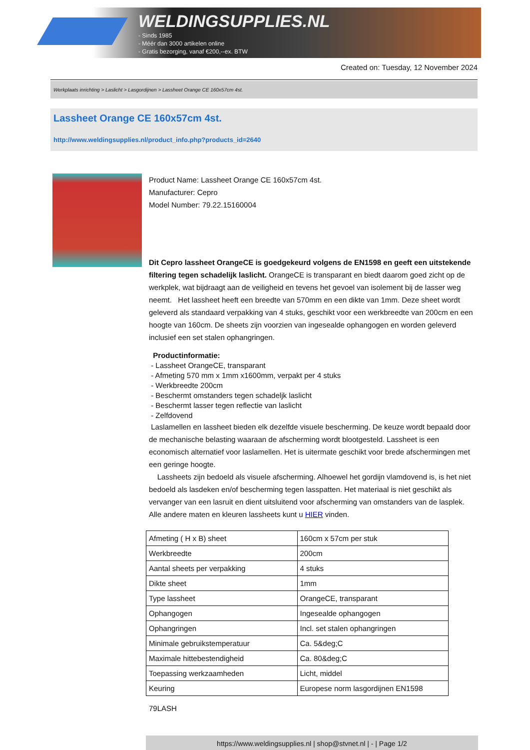WELDINGSUPPLIES.NL
- Sinds 1985
- Méér dan 3000 artikelen online
- Gratis bezorging, vanaf €200,--ex. BTW
Created on: Tuesday, 12 November 2024
Werkplaats inrichting > Laslicht > Lasgordijnen > Lassheet Orange CE 160x57cm 4st.
Lassheet Orange CE 160x57cm 4st.
http://www.weldingsupplies.nl/product_info.php?products_id=2640
Product Name: Lassheet Orange CE 160x57cm 4st.
Manufacturer: Cepro
Model Number: 79.22.15160004
Dit Cepro lassheet OrangeCE is goedgekeurd volgens de EN1598 en geeft een uitstekende filtering tegen schadelijk laslicht. OrangeCE is transparant en biedt daarom goed zicht op de werkplek, wat bijdraagt aan de veiligheid en tevens het gevoel van isolement bij de lasser weg neemt. Het lassheet heeft een breedte van 570mm en een dikte van 1mm. Deze sheet wordt geleverd als standaard verpakking van 4 stuks, geschikt voor een werkbreedte van 200cm en een hoogte van 160cm. De sheets zijn voorzien van ingesealde ophangogen en worden geleverd inclusief een set stalen ophangringen.
Productinformatie:
- Lassheet OrangeCE, transparant
- Afmeting 570 mm x 1mm x1600mm, verpakt per 4 stuks
- Werkbreedte 200cm
- Beschermt omstanders tegen schadeljk laslicht
- Beschermt lasser tegen reflectie van laslicht
- Zelfdovend
Laslamellen en lassheet bieden elk dezelfde visuele bescherming. De keuze wordt bepaald door de mechanische belasting waaraan de afscherming wordt blootgesteld. Lassheet is een economisch alternatief voor laslamellen. Het is uitermate geschikt voor brede afschermingen met een geringe hoogte.
Lassheets zijn bedoeld als visuele afscherming. Alhoewel het gordijn vlamdovend is, is het niet bedoeld als lasdeken en/of bescherming tegen lasspatten. Het materiaal is niet geschikt als vervanger van een lasruit en dient uitsluitend voor afscherming van omstanders van de lasplek. Alle andere maten en kleuren lassheets kunt u HIER vinden.
| Afmeting ( H x B) sheet | 160cm x 57cm per stuk |
| Werkbreedte | 200cm |
| Aantal sheets per verpakking | 4 stuks |
| Dikte sheet | 1mm |
| Type lassheet | OrangeCE, transparant |
| Ophangogen | Ingesealde ophangogen |
| Ophangringen | Incl. set stalen ophangringen |
| Minimale gebruikstemperatuur | Ca. 5&deg;C |
| Maximale hittebestendigheid | Ca. 80&deg;C |
| Toepassing werkzaamheden | Licht, middel |
| Keuring | Europese norm lasgordijnen EN1598 |
79LASH
https://www.weldingsupplies.nl | shop@stvnet.nl | - | Page 1/2